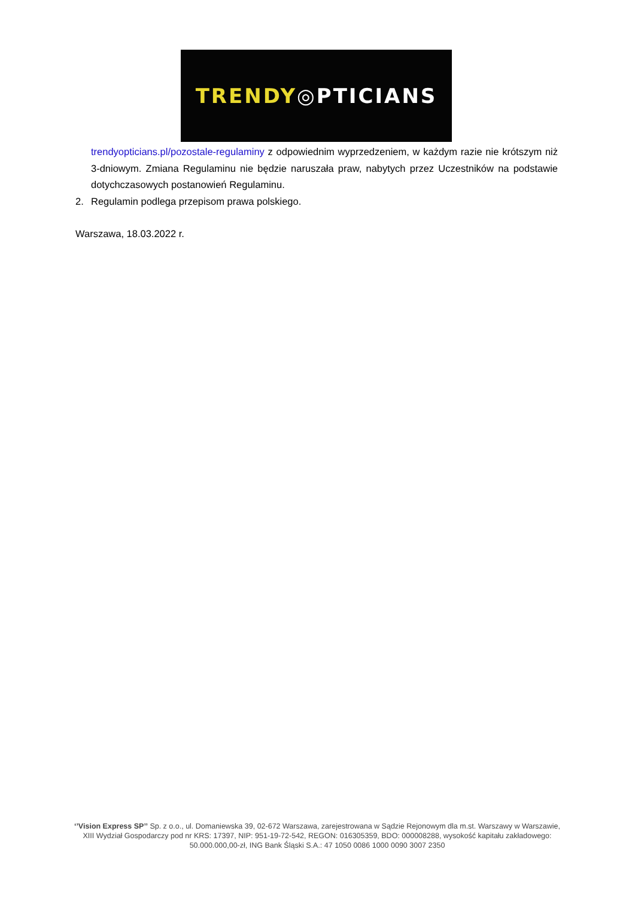TRENDY ◎PTICIANS
trendyopticians.pl/pozostale-regulaminy z odpowiednim wyprzedzeniem, w każdym razie nie krótszym niż 3-dniowym. Zmiana Regulaminu nie będzie naruszała praw, nabytych przez Uczestników na podstawie dotychczasowych postanowień Regulaminu.
2. Regulamin podlega przepisom prawa polskiego.
Warszawa, 18.03.2022 r.
‘’Vision Express SP’’ Sp. z o.o., ul. Domaniewska 39, 02-672 Warszawa, zarejestrowana w Sądzie Rejonowym dla m.st. Warszawy w Warszawie, XIII Wydział Gospodarczy pod nr KRS: 17397, NIP: 951-19-72-542, REGON: 016305359, BDO: 000008288, wysokość kapitału zakładowego: 50.000.000,00-zł, ING Bank Śląski S.A.: 47 1050 0086 1000 0090 3007 2350